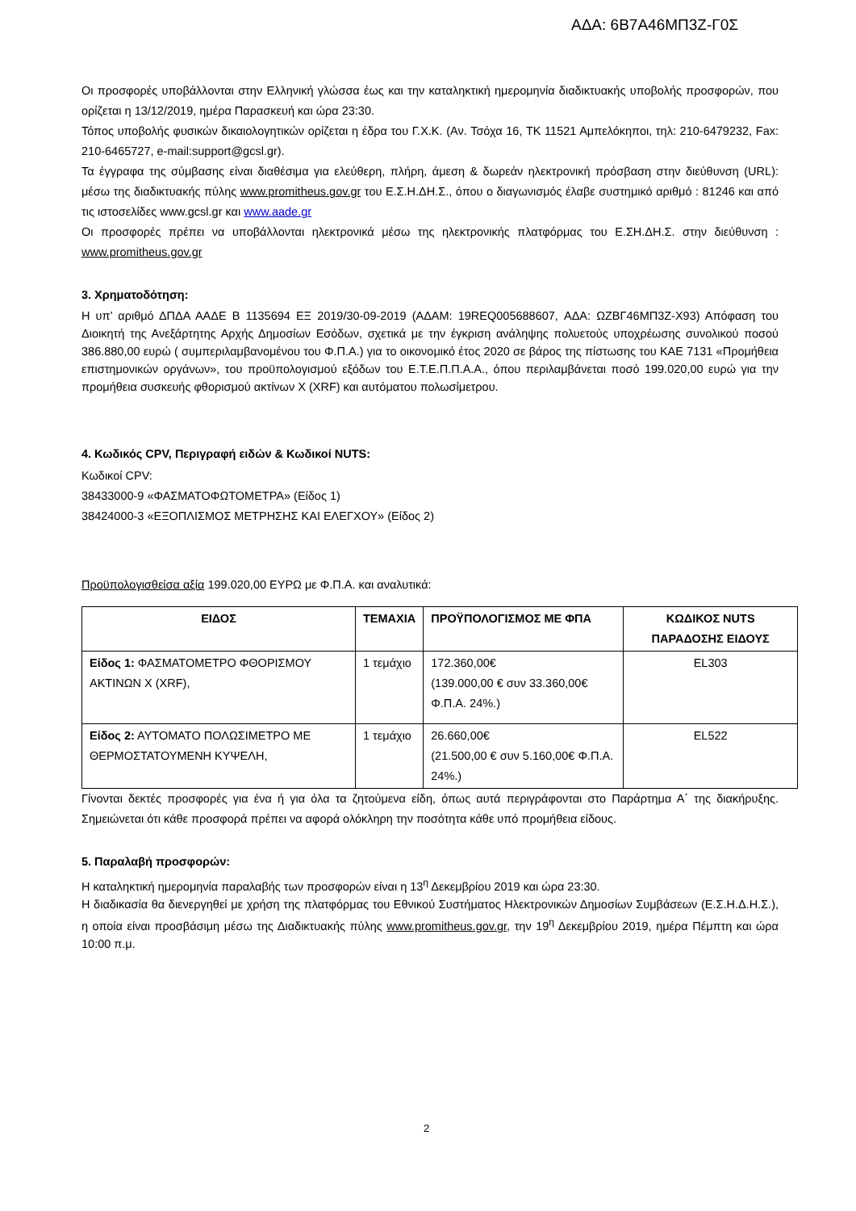ΑΔΑ: 6Β7Α46ΜΠ3Ζ-Γ0Σ
Οι προσφορές υποβάλλονται στην Ελληνική γλώσσα έως και την καταληκτική ημερομηνία διαδικτυακής υποβολής προσφορών, που ορίζεται η 13/12/2019, ημέρα Παρασκευή και ώρα 23:30.
Τόπος υποβολής φυσικών δικαιολογητικών ορίζεται η έδρα του Γ.Χ.Κ. (Αν. Τσόχα 16, ΤΚ 11521 Αμπελόκηποι, τηλ: 210-6479232, Fax: 210-6465727, e-mail:support@gcsl.gr).
Τα έγγραφα της σύμβασης είναι διαθέσιμα για ελεύθερη, πλήρη, άμεση & δωρεάν ηλεκτρονική πρόσβαση στην διεύθυνση (URL): μέσω της διαδικτυακής πύλης www.promitheus.gov.gr του Ε.Σ.Η.ΔΗ.Σ., όπου ο διαγωνισμός έλαβε συστημικό αριθμό : 81246 και από τις ιστοσελίδες www.gcsl.gr και www.aade.gr
Οι προσφορές πρέπει να υποβάλλονται ηλεκτρονικά μέσω της ηλεκτρονικής πλατφόρμας του Ε.ΣΗ.ΔΗ.Σ. στην διεύθυνση : www.promitheus.gov.gr
3. Χρηματοδότηση:
Η υπ’ αριθμό ΔΠΔΑ ΑΑΔΕ Β 1135694 ΕΞ 2019/30-09-2019 (ΑΔΑΜ: 19REQ005688607, ΑΔΑ: ΩΖΒΓ46ΜΠ3Ζ-Χ93) Απόφαση του Διοικητή της Ανεξάρτητης Αρχής Δημοσίων Εσόδων, σχετικά με την έγκριση ανάληψης πολυετούς υποχρέωσης συνολικού ποσού 386.880,00 ευρώ ( συμπεριλαμβανομένου του Φ.Π.Α.) για το οικονομικό έτος 2020 σε βάρος της πίστωσης του ΚΑΕ 7131 «Προμήθεια επιστημονικών οργάνων», του προϋπολογισμού εξόδων του Ε.Τ.Ε.Π.Π.Α.Α., όπου περιλαμβάνεται ποσό 199.020,00 ευρώ για την προμήθεια συσκευής φθορισμού ακτίνων Χ (XRF) και αυτόματου πολωσίμετρου.
4. Κωδικός CPV, Περιγραφή ειδών & Κωδικοί NUTS:
Κωδικοί CPV:
38433000-9 «ΦΑΣΜΑΤΟΦΩΤΟΜΕΤΡΑ» (Είδος 1)
38424000-3 «ΕΞΟΠΛΙΣΜΟΣ ΜΕΤΡΗΣΗΣ ΚΑΙ ΕΛΕΓΧΟΥ» (Είδος 2)
Προϋπολογισθείσα αξία 199.020,00 ΕΥΡΩ με Φ.Π.Α. και αναλυτικά:
| ΕΙΔΟΣ | ΤΕΜΑΧΙΑ | ΠΡΟΫΠΟΛΟΓΙΣΜΟΣ ΜΕ ΦΠΑ | ΚΩΔΙΚΟΣ NUTS ΠΑΡΑΔΟΣΗΣ ΕΙΔΟΥΣ |
| --- | --- | --- | --- |
| Είδος 1: ΦΑΣΜΑΤΟΜΕΤΡΟ ΦΘΟΡΙΣΜΟΥ ΑΚΤΙΝΩΝ Χ (XRF), | 1 τεμάχιο | 172.360,00€ (139.000,00 € συν 33.360,00€ Φ.Π.Α. 24%.) | EL303 |
| Είδος 2: ΑΥΤΟΜΑΤΟ ΠΟΛΩΣΙΜΕΤΡΟ ΜΕ ΘΕΡΜΟΣΤΑΤΟΥΜΕΝΗ ΚΥΨΕΛΗ, | 1 τεμάχιο | 26.660,00€ (21.500,00 € συν 5.160,00€ Φ.Π.Α. 24%.) | EL522 |
Γίνονται δεκτές προσφορές για ένα ή για όλα τα ζητούμενα είδη, όπως αυτά περιγράφονται στο Παράρτημα Α΄ της διακήρυξης. Σημειώνεται ότι κάθε προσφορά πρέπει να αφορά ολόκληρη την ποσότητα κάθε υπό προμήθεια είδους.
5. Παραλαβή προσφορών:
Η καταληκτική ημερομηνία παραλαβής των προσφορών είναι η 13<sup>η</sup> Δεκεμβρίου 2019 και ώρα 23:30.
Η διαδικασία θα διενεργηθεί με χρήση της πλατφόρμας του Εθνικού Συστήματος Ηλεκτρονικών Δημοσίων Συμβάσεων (Ε.Σ.Η.Δ.Η.Σ.), η οποία είναι προσβάσιμη μέσω της Διαδικτυακής πύλης www.promitheus.gov.gr, την 19<sup>η</sup> Δεκεμβρίου 2019, ημέρα Πέμπτη και ώρα 10:00 π.μ.
2